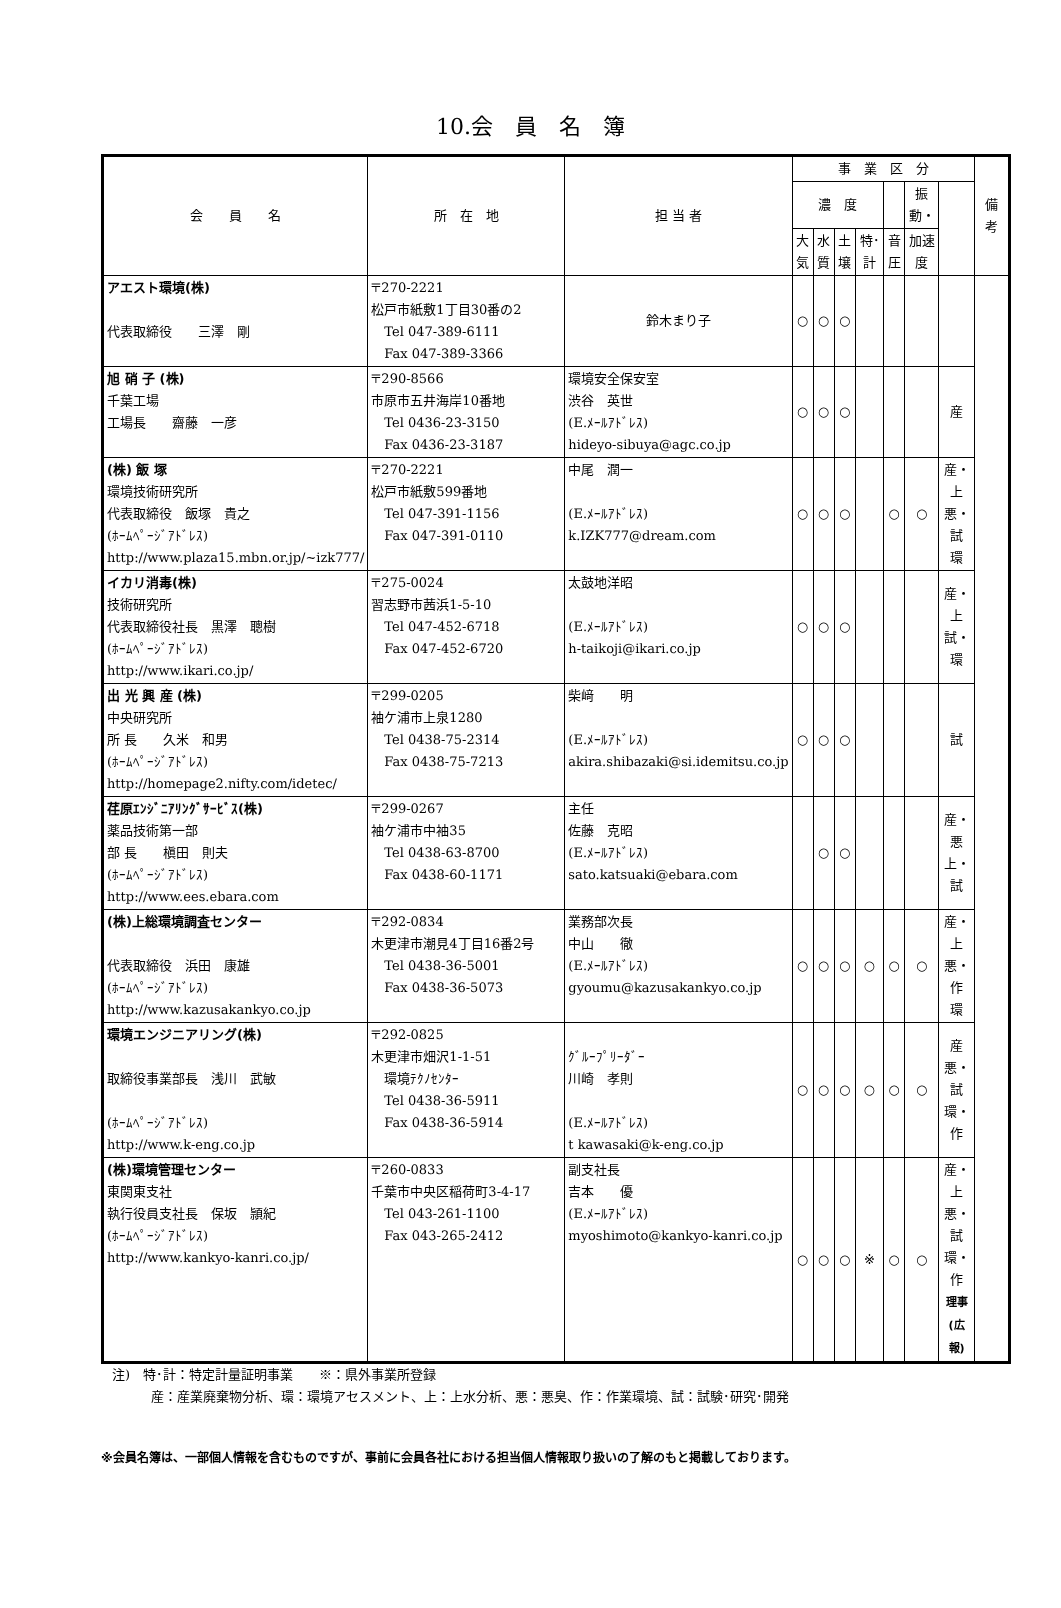10.会　員　名　簿
| 会 員 名 | 所 在 地 | 担 当 者 | 事 業 区 分 | | | | | | | 備 考 |
| --- | --- | --- | --- | --- | --- | --- | --- | --- | --- | --- |
| | | | 濃 度 | | | | | 振動・ | | |
| | | | 大気 | 水質 | 土壌 | 特･計 | 音圧 | 加速度 | | |
| アエスト環境(株) 代表取締役 三澤 剛 | 〒270-2221 松戸市紙敷1丁目30番の2 Tel 047-389-6111 Fax 047-389-3366 | 鈴木まり子 | ○ | ○ | ○ | | | | | |
| 旭 硝 子 (株) 千葉工場 工場長 齋藤 一彦 | 〒290-8566 市原市五井海岸10番地 Tel 0436-23-3150 Fax 0436-23-3187 | 環境安全保安室 渋谷 英世 (E.ﾒｰﾙｱﾄﾞﾚｽ) hideyo-sibuya@agc.co.jp | ○ | ○ | ○ | | | | 産 | |
| (株) 飯 塚 環境技術研究所 代表取締役 飯塚 貴之 (ﾎｰﾑﾍﾟｰｼﾞｱﾄﾞﾚｽ) http://www.plaza15.mbn.or.jp/~izk777/ | 〒270-2221 松戸市紙敷599番地 Tel 047-391-1156 Fax 047-391-0110 | 中尾 潤一 (E.ﾒｰﾙｱﾄﾞﾚｽ) k.IZK777@dream.com | ○ | ○ | ○ | | ○ | ○ | 産・上 悪・試 環 | |
| イカリ消毒(株) 技術研究所 代表取締役社長 黒澤 聰樹 (ﾎｰﾑﾍﾟｰｼﾞｱﾄﾞﾚｽ) http://www.ikari.co.jp/ | 〒275-0024 習志野市茜浜1-5-10 Tel 047-452-6718 Fax 047-452-6720 | 太鼓地洋昭 (E.ﾒｰﾙｱﾄﾞﾚｽ) h-taikoji@ikari.co.jp | ○ | ○ | ○ | | | | 産・上 試・環 | |
| 出 光 興 産 (株) 中央研究所 所 長 久米 和男 (ﾎｰﾑﾍﾟｰｼﾞｱﾄﾞﾚｽ) http://homepage2.nifty.com/idetec/ | 〒299-0205 袖ケ浦市上泉1280 Tel 0438-75-2314 Fax 0438-75-7213 | 柴﨑 明 (E.ﾒｰﾙｱﾄﾞﾚｽ) akira.shibazaki@si.idemitsu.co.jp | ○ | ○ | ○ | | | | 試 | |
| 荏原ｴﾝｼﾞﾆｱﾘﾝｸﾞｻｰﾋﾞｽ(株) 薬品技術第一部 部 長 槇田 則夫 (ﾎｰﾑﾍﾟｰｼﾞｱﾄﾞﾚｽ) http://www.ees.ebara.com | 〒299-0267 袖ケ浦市中袖35 Tel 0438-63-8700 Fax 0438-60-1171 | 主任 佐藤 克昭 (E.ﾒｰﾙｱﾄﾞﾚｽ) sato.katsuaki@ebara.com | | ○ | ○ | | | | 産・悪 上・試 | |
| (株)上総環境調査センター 代表取締役 浜田 康雄 (ﾎｰﾑﾍﾟｰｼﾞｱﾄﾞﾚｽ) http://www.kazusakankyo.co.jp | 〒292-0834 木更津市潮見4丁目16番2号 Tel 0438-36-5001 Fax 0438-36-5073 | 業務部次長 中山 徹 (E.ﾒｰﾙｱﾄﾞﾚｽ) gyoumu@kazusakankyo.co.jp | ○ | ○ | ○ | ○ | ○ | ○ | 産・上 悪・作 環 | |
| 環境エンジニアリング(株) 取締役事業部長 浅川 武敏 (ﾎｰﾑﾍﾟｰｼﾞｱﾄﾞﾚｽ) http://www.k-eng.co.jp | 〒292-0825 木更津市畑沢1-1-51 環境ﾃｸﾉｾﾝﾀｰ Tel 0438-36-5911 Fax 0438-36-5914 | ｸﾞﾙｰﾌﾟﾘｰﾀﾞｰ 川崎 孝則 (E.ﾒｰﾙｱﾄﾞﾚｽ) t kawasaki@k-eng.co.jp | ○ | ○ | ○ | ○ | ○ | ○ | 産 悪・試 環・作 | |
| (株)環境管理センター 東関東支社 執行役員支社長 保坂 頴紀 (ﾎｰﾑﾍﾟｰｼﾞｱﾄﾞﾚｽ) http://www.kankyo-kanri.co.jp/ | 〒260-0833 千葉市中央区稲荷町3-4-17 Tel 043-261-1100 Fax 043-265-2412 | 副支社長 吉本 優 (E.ﾒｰﾙｱﾄﾞﾚｽ) myoshimoto@kankyo-kanri.co.jp | ○ | ○ | ○ | ※ | ○ | ○ | 産・上 悪・試 環・作 理事(広報) | |
注)　特･計：特定計量証明事業　　※：県外事業所登録
　　　産：産業廃棄物分析、環：環境アセスメント、上：上水分析、悪：悪臭、作：作業環境、試：試験･研究･開発
※会員名簿は、一部個人情報を含むものですが、事前に会員各社における担当個人情報取り扱いの了解のもと掲載しております。